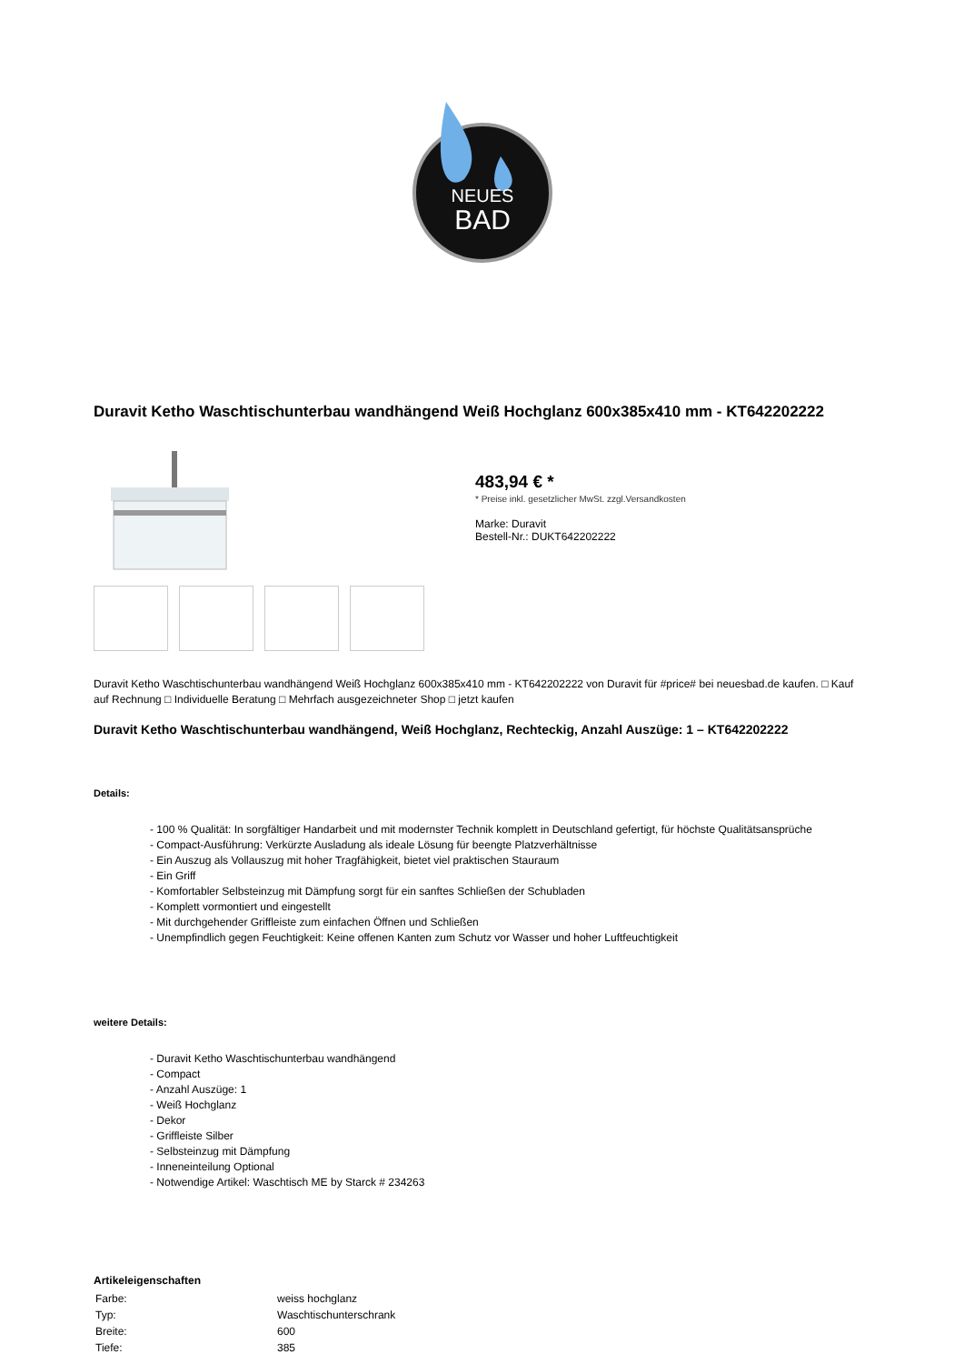NEUES
BAD
Duravit Ketho Waschtischunterbau wandhängend Weiß Hochglanz 600x385x410 mm - KT642202222
483,94 € *
* Preise inkl. gesetzlicher MwSt. zzgl.Versandkosten
Marke: Duravit
Bestell-Nr.: DUKT642202222
Duravit Ketho Waschtischunterbau wandhängend Weiß Hochglanz 600x385x410 mm - KT642202222 von Duravit für #price# bei neuesbad.de kaufen. □ Kauf auf Rechnung □ Individuelle Beratung □ Mehrfach ausgezeichneter Shop □ jetzt kaufen
Duravit Ketho Waschtischunterbau wandhängend, Weiß Hochglanz, Rechteckig, Anzahl Auszüge: 1 – KT642202222
Details:
- 100 % Qualität: In sorgfältiger Handarbeit und mit modernster Technik komplett in Deutschland gefertigt, für höchste Qualitätsansprüche
- Compact-Ausführung: Verkürzte Ausladung als ideale Lösung für beengte Platzverhältnisse
- Ein Auszug als Vollauszug mit hoher Tragfähigkeit, bietet viel praktischen Stauraum
- Ein Griff
- Komfortabler Selbsteinzug mit Dämpfung sorgt für ein sanftes Schließen der Schubladen
- Komplett vormontiert und eingestellt
- Mit durchgehender Griffleiste zum einfachen Öffnen und Schließen
- Unempfindlich gegen Feuchtigkeit: Keine offenen Kanten zum Schutz vor Wasser und hoher Luftfeuchtigkeit
weitere Details:
- Duravit Ketho Waschtischunterbau wandhängend
- Compact
- Anzahl Auszüge: 1
- Weiß Hochglanz
- Dekor
- Griffleiste Silber
- Selbsteinzug mit Dämpfung
- Inneneinteilung Optional
- Notwendige Artikel: Waschtisch ME by Starck # 234263
Artikeleigenschaften
| Farbe: | weiss hochglanz |
| Typ: | Waschtischunterschrank |
| Breite: | 600 |
| Tiefe: | 385 |